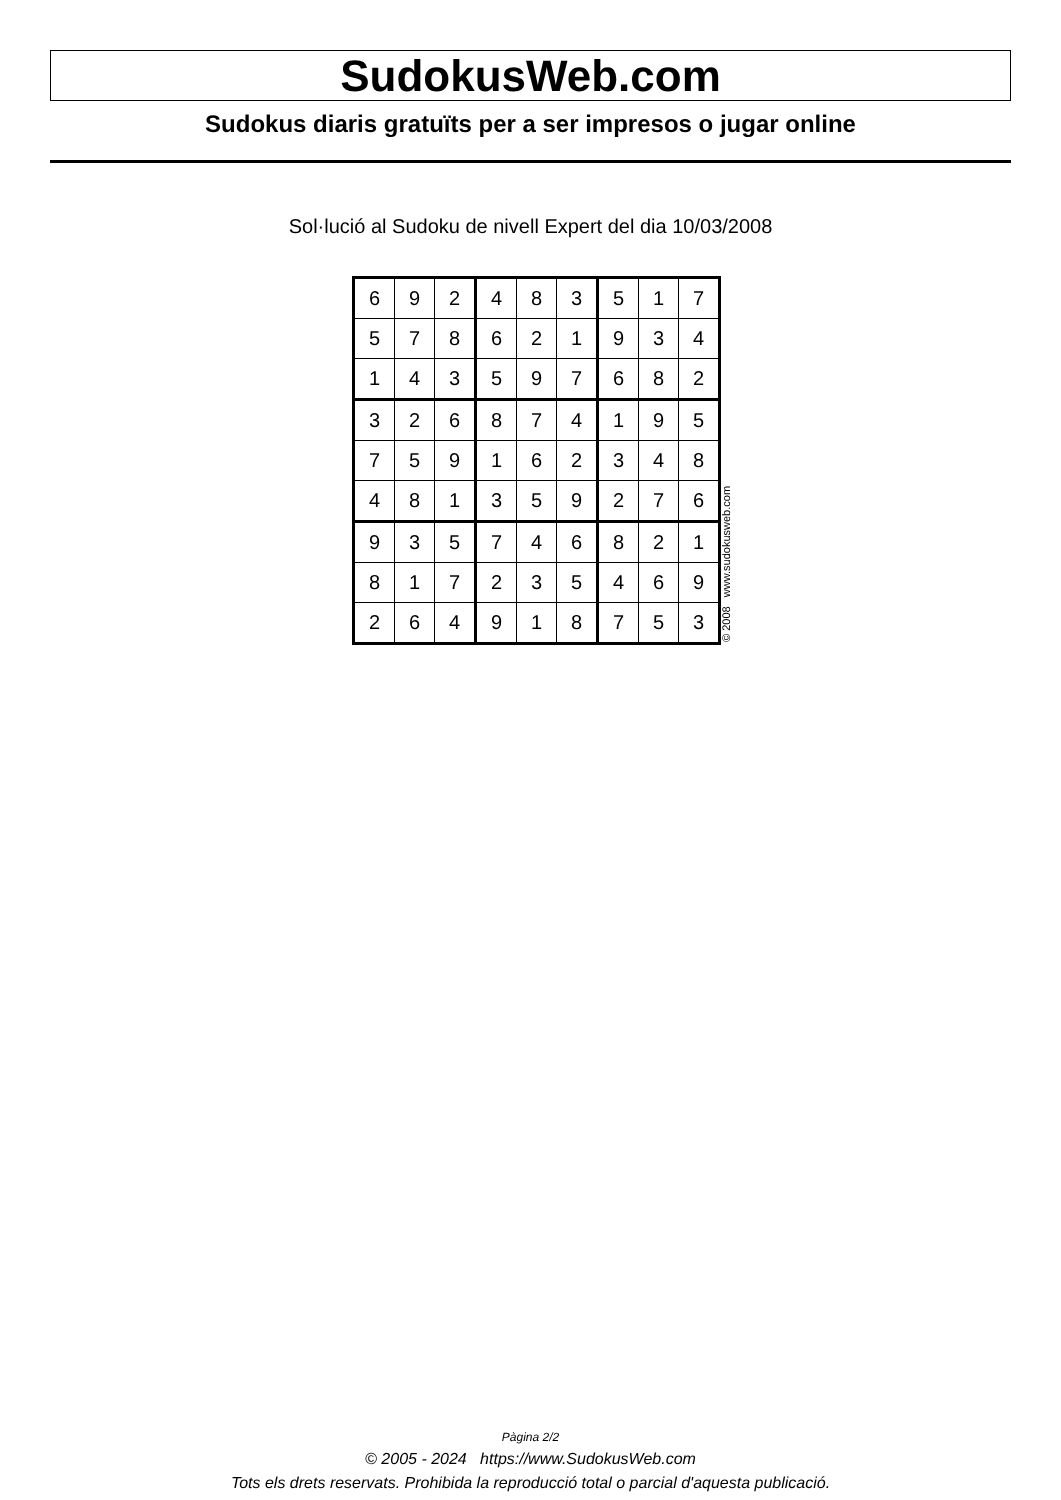SudokusWeb.com
Sudokus diaris gratuïts per a ser impresos o jugar online
Sol·lució al Sudoku de nivell Expert del dia 10/03/2008
| 6 | 9 | 2 | 4 | 8 | 3 | 5 | 1 | 7 |
| 5 | 7 | 8 | 6 | 2 | 1 | 9 | 3 | 4 |
| 1 | 4 | 3 | 5 | 9 | 7 | 6 | 8 | 2 |
| 3 | 2 | 6 | 8 | 7 | 4 | 1 | 9 | 5 |
| 7 | 5 | 9 | 1 | 6 | 2 | 3 | 4 | 8 |
| 4 | 8 | 1 | 3 | 5 | 9 | 2 | 7 | 6 |
| 9 | 3 | 5 | 7 | 4 | 6 | 8 | 2 | 1 |
| 8 | 1 | 7 | 2 | 3 | 5 | 4 | 6 | 9 |
| 2 | 6 | 4 | 9 | 1 | 8 | 7 | 5 | 3 |
© 2008 www.sudokusweb.com
Pàgina 2/2
© 2005 - 2024 https://www.SudokusWeb.com
Tots els drets reservats. Prohibida la reproducció total o parcial d'aquesta publicació.